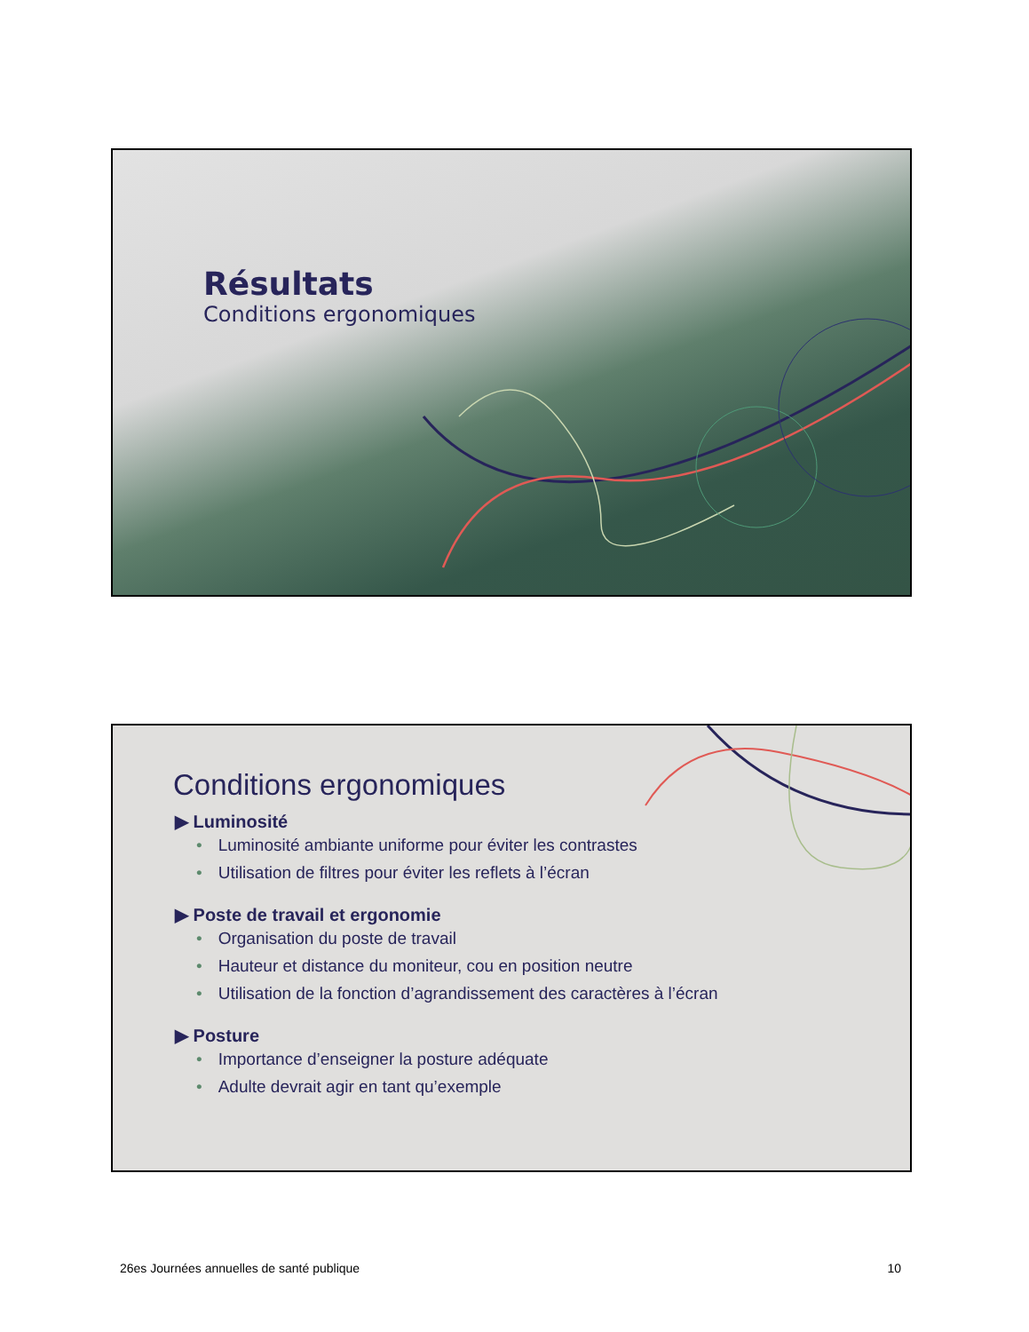Résultats
Conditions ergonomiques
Conditions ergonomiques
▶ Luminosité
• Luminosité ambiante uniforme pour éviter les contrastes
• Utilisation de filtres pour éviter les reflets à l’écran
▶ Poste de travail et ergonomie
• Organisation du poste de travail
• Hauteur et distance du moniteur, cou en position neutre
• Utilisation de la fonction d’agrandissement des caractères à l’écran
▶ Posture
• Importance d’enseigner la posture adéquate
• Adulte devrait agir en tant qu’exemple
26es Journées annuelles de santé publique 10